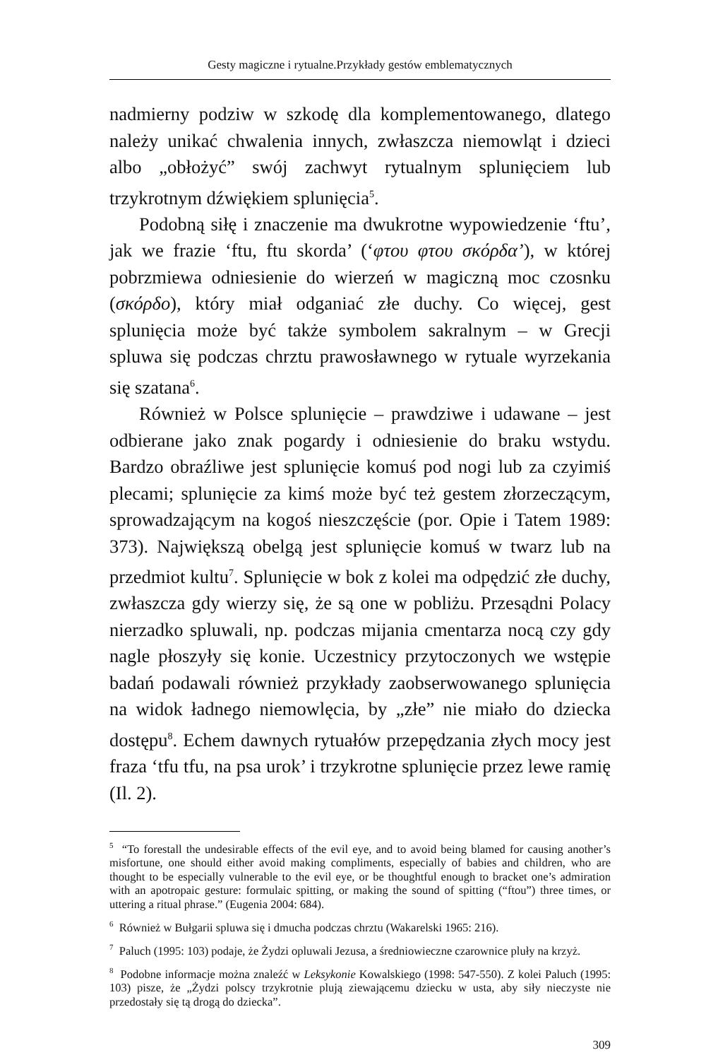Gesty magiczne i rytualne.Przykłady gestów emblematycznych
nadmierny podziw w szkodę dla komplementowanego, dlatego należy unikać chwalenia innych, zwłaszcza niemowląt i dzieci albo „obłożyć” swój zachwyt rytualnym splunięciem lub trzykrotnym dźwiękiem splunięcia<sup>5</sup>.
Podobną siłę i znaczenie ma dwukrotne wypowiedzenie ‘ftu’, jak we frazie ‘ftu, ftu skorda’ (‘φτου φτου σκόρδα’), w której pobrzmiewa odniesienie do wierzeń w magiczną moc czosnku (σκόρδο), który miał odganiać złe duchy. Co więcej, gest splunięcia może być także symbolem sakralnym – w Grecji spluwa się podczas chrztu prawosławnego w rytuale wyrzekania się szatana<sup>6</sup>.
Również w Polsce splunięcie – prawdziwe i udawane – jest odbierane jako znak pogardy i odniesienie do braku wstydu. Bardzo obraźliwe jest splunięcie komuś pod nogi lub za czyimiś plecami; splunięcie za kimś może być też gestem złorzeczącym, sprowadzającym na kogoś nieszczęście (por. Opie i Tatem 1989: 373). Największą obelgą jest splunięcie komuś w twarz lub na przedmiot kultu<sup>7</sup>. Splunięcie w bok z kolei ma odpędzić złe duchy, zwłaszcza gdy wierzy się, że są one w pobliżu. Przesądni Polacy nierzadko spluwali, np. podczas mijania cmentarza nocą czy gdy nagle płoszyły się konie. Uczestnicy przytoczonych we wstępie badań podawali również przykłady zaobserwowanego splunięcia na widok ładnego niemowlęcia, by „złe” nie miało do dziecka dostępu<sup>8</sup>. Echem dawnych rytuałów przepędzania złych mocy jest fraza ‘tfu tfu, na psa urok’ i trzykrotne splunięcie przez lewe ramię (Il. 2).
<sup>5</sup> “To forestall the undesirable effects of the evil eye, and to avoid being blamed for causing another’s misfortune, one should either avoid making compliments, especially of babies and children, who are thought to be especially vulnerable to the evil eye, or be thoughtful enough to bracket one’s admiration with an apotropaic gesture: formulaic spitting, or making the sound of spitting (“ftou”) three times, or uttering a ritual phrase.” (Eugenia 2004: 684).
<sup>6</sup> Również w Bułgarii spluwa się i dmucha podczas chrztu (Wakarelski 1965: 216).
<sup>7</sup> Paluch (1995: 103) podaje, że Żydzi opluwali Jezusa, a średniowieczne czarownice pluły na krzyż.
<sup>8</sup> Podobne informacje można znaleźć w Leksykonie Kowalskiego (1998: 547-550). Z kolei Paluch (1995: 103) pisze, że „Żydzi polscy trzykrotnie plują ziewającemu dziecku w usta, aby siły nieczyste nie przedostały się tą drogą do dziecka”.
309